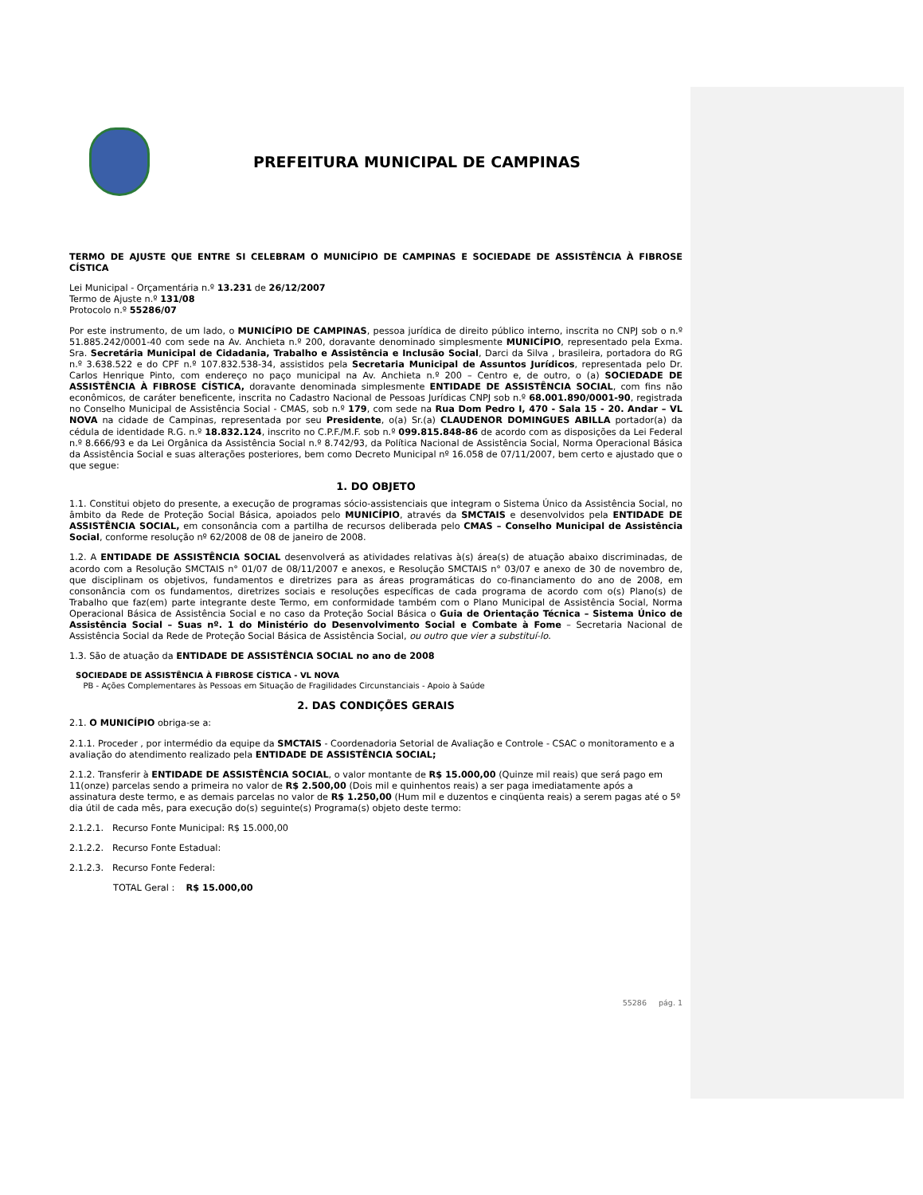PREFEITURA MUNICIPAL DE CAMPINAS
TERMO DE AJUSTE QUE ENTRE SI CELEBRAM O MUNICÍPIO DE CAMPINAS E SOCIEDADE DE ASSISTÊNCIA À FIBROSE CÍSTICA
Lei Municipal - Orçamentária n.º 13.231 de 26/12/2007
Termo de Ajuste n.º 131/08
Protocolo n.º 55286/07
Por este instrumento, de um lado, o MUNICÍPIO DE CAMPINAS, pessoa jurídica de direito público interno, inscrita no CNPJ sob o n.º 51.885.242/0001-40 com sede na Av. Anchieta n.º 200, doravante denominado simplesmente MUNICÍPIO, representado pela Exma. Sra. Secretária Municipal de Cidadania, Trabalho e Assistência e Inclusão Social, Darci da Silva , brasileira, portadora do RG n.º 3.638.522 e do CPF n.º 107.832.538-34, assistidos pela Secretaria Municipal de Assuntos Jurídicos, representada pelo Dr. Carlos Henrique Pinto, com endereço no paço municipal na Av. Anchieta n.º 200 – Centro e, de outro, o (a) SOCIEDADE DE ASSISTÊNCIA À FIBROSE CÍSTICA, doravante denominada simplesmente ENTIDADE DE ASSISTÊNCIA SOCIAL, com fins não econômicos, de caráter beneficente, inscrita no Cadastro Nacional de Pessoas Jurídicas CNPJ sob n.º 68.001.890/0001-90, registrada no Conselho Municipal de Assistência Social - CMAS, sob n.º 179, com sede na Rua Dom Pedro I, 470 - Sala 15 - 20. Andar – VL NOVA na cidade de Campinas, representada por seu Presidente, o(a) Sr.(a) CLAUDENOR DOMINGUES ABILLA portador(a) da cédula de identidade R.G. n.º 18.832.124, inscrito no C.P.F./M.F. sob n.º 099.815.848-86 de acordo com as disposições da Lei Federal n.º 8.666/93 e da Lei Orgânica da Assistência Social n.º 8.742/93, da Política Nacional de Assistência Social, Norma Operacional Básica da Assistência Social e suas alterações posteriores, bem como Decreto Municipal nº 16.058 de 07/11/2007, bem certo e ajustado que o que segue:
1. DO OBJETO
1.1. Constitui objeto do presente, a execução de programas sócio-assistenciais que integram o Sistema Único da Assistência Social, no âmbito da Rede de Proteção Social Básica, apoiados pelo MUNICÍPIO, através da SMCTAIS e desenvolvidos pela ENTIDADE DE ASSISTÊNCIA SOCIAL, em consonância com a partilha de recursos deliberada pelo CMAS – Conselho Municipal de Assistência Social, conforme resolução nº 62/2008 de 08 de janeiro de 2008.
1.2. A ENTIDADE DE ASSISTÊNCIA SOCIAL desenvolverá as atividades relativas à(s) área(s) de atuação abaixo discriminadas, de acordo com a Resolução SMCTAIS n° 01/07 de 08/11/2007 e anexos, e Resolução SMCTAIS n° 03/07 e anexo de 30 de novembro de, que disciplinam os objetivos, fundamentos e diretrizes para as áreas programáticas do co-financiamento do ano de 2008, em consonância com os fundamentos, diretrizes sociais e resoluções específicas de cada programa de acordo com o(s) Plano(s) de Trabalho que faz(em) parte integrante deste Termo, em conformidade também com o Plano Municipal de Assistência Social, Norma Operacional Básica de Assistência Social e no caso da Proteção Social Básica o Guia de Orientação Técnica – Sistema Único de Assistência Social – Suas nº. 1 do Ministério do Desenvolvimento Social e Combate à Fome – Secretaria Nacional de Assistência Social da Rede de Proteção Social Básica de Assistência Social, ou outro que vier a substituí-lo.
1.3. São de atuação da ENTIDADE DE ASSISTÊNCIA SOCIAL no ano de 2008
SOCIEDADE DE ASSISTÊNCIA À FIBROSE CÍSTICA - VL NOVA
PB - Ações Complementares às Pessoas em Situação de Fragilidades Circunstanciais - Apoio à Saúde
2. DAS CONDIÇÕES GERAIS
2.1. O MUNICÍPIO obriga-se a:
2.1.1. Proceder , por intermédio da equipe da SMCTAIS - Coordenadoria Setorial de Avaliação e Controle - CSAC o monitoramento e a avaliação do atendimento realizado pela ENTIDADE DE ASSISTÊNCIA SOCIAL;
2.1.2. Transferir à ENTIDADE DE ASSISTÊNCIA SOCIAL, o valor montante de R$ 15.000,00 (Quinze mil reais) que será pago em 11(onze) parcelas sendo a primeira no valor de R$ 2.500,00 (Dois mil e quinhentos reais) a ser paga imediatamente após a assinatura deste termo, e as demais parcelas no valor de R$ 1.250,00 (Hum mil e duzentos e cinqüenta reais) a serem pagas até o 5º dia útil de cada mês, para execução do(s) seguinte(s) Programa(s) objeto deste termo:
2.1.2.1. Recurso Fonte Municipal: R$ 15.000,00
2.1.2.2. Recurso Fonte Estadual:
2.1.2.3. Recurso Fonte Federal:
TOTAL Geral : R$ 15.000,00
55286 pág. 1